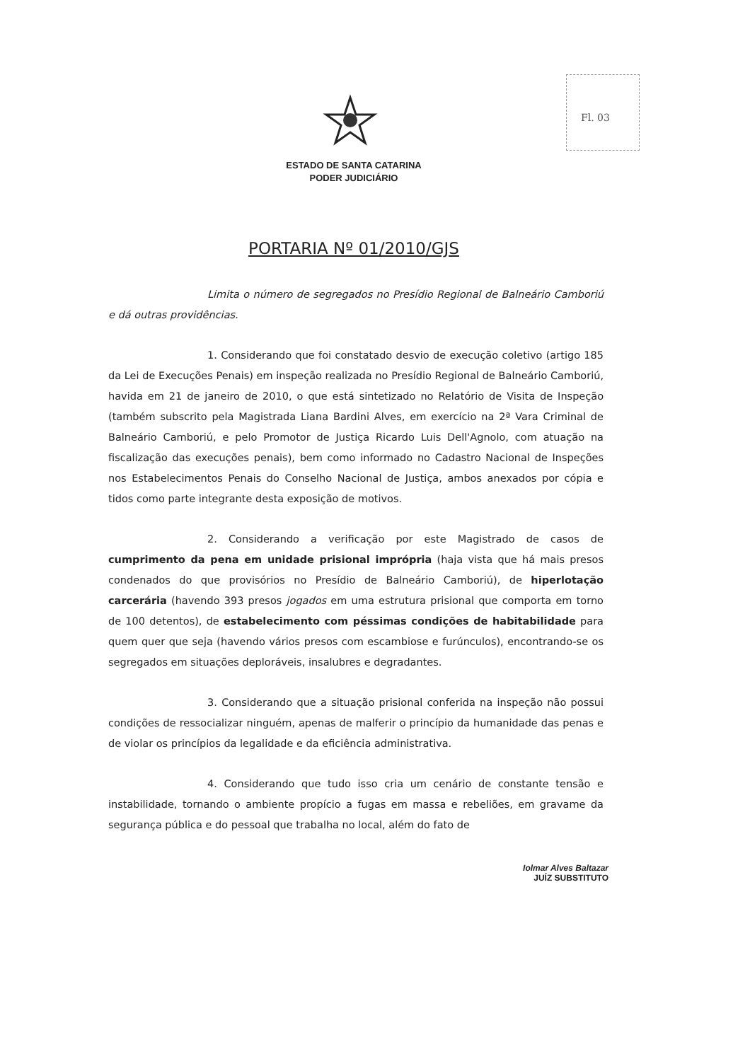Fl. 03
ESTADO DE SANTA CATARINA
PODER JUDICIÁRIO
PORTARIA Nº 01/2010/GJS
Limita o número de segregados no Presídio Regional de Balneário Camboriú e dá outras providências.
1. Considerando que foi constatado desvio de execução coletivo (artigo 185 da Lei de Execuções Penais) em inspeção realizada no Presídio Regional de Balneário Camboriú, havida em 21 de janeiro de 2010, o que está sintetizado no Relatório de Visita de Inspeção (também subscrito pela Magistrada Liana Bardini Alves, em exercício na 2ª Vara Criminal de Balneário Camboriú, e pelo Promotor de Justiça Ricardo Luis Dell'Agnolo, com atuação na fiscalização das execuções penais), bem como informado no Cadastro Nacional de Inspeções nos Estabelecimentos Penais do Conselho Nacional de Justiça, ambos anexados por cópia e tidos como parte integrante desta exposição de motivos.
2. Considerando a verificação por este Magistrado de casos de cumprimento da pena em unidade prisional imprópria (haja vista que há mais presos condenados do que provisórios no Presídio de Balneário Camboriú), de hiperlotação carcerária (havendo 393 presos jogados em uma estrutura prisional que comporta em torno de 100 detentos), de estabelecimento com péssimas condições de habitabilidade para quem quer que seja (havendo vários presos com escambiose e furúnculos), encontrando-se os segregados em situações deploráveis, insalubres e degradantes.
3. Considerando que a situação prisional conferida na inspeção não possui condições de ressocializar ninguém, apenas de malferir o princípio da humanidade das penas e de violar os princípios da legalidade e da eficiência administrativa.
4. Considerando que tudo isso cria um cenário de constante tensão e instabilidade, tornando o ambiente propício a fugas em massa e rebeliões, em gravame da segurança pública e do pessoal que trabalha no local, além do fato de
Iolmar Alves Baltazar
JUÍZ SUBSTITUTO